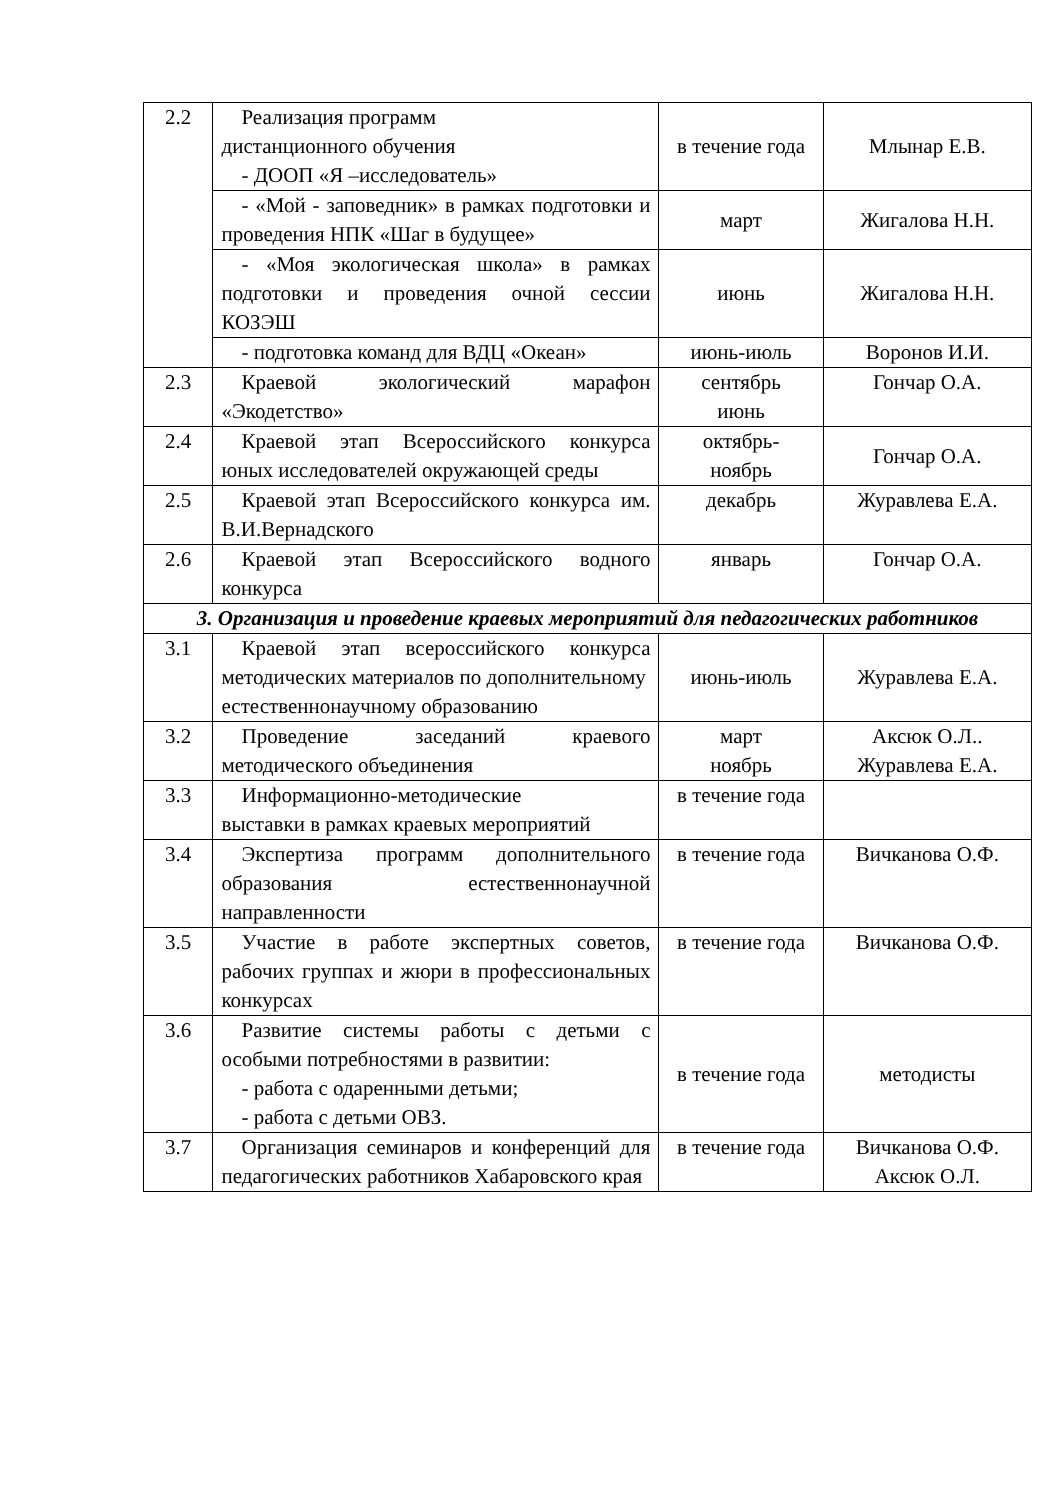| 2.2 | Реализация программ дистанционного обучения - ДООП «Я –исследователь» | в течение года | Млынар Е.В. |
| | - «Мой - заповедник» в рамках подготовки и проведения НПК «Шаг в будущее» | март | Жигалова Н.Н. |
| | - «Моя экологическая школа» в рамках подготовки и проведения очной сессии КОЗЭШ | июнь | Жигалова Н.Н. |
| | - подготовка команд для ВДЦ «Океан» | июнь-июль | Воронов И.И. |
| 2.3 | Краевой экологический марафон «Экодетство» | сентябрь июнь | Гончар О.А. |
| 2.4 | Краевой этап Всероссийского конкурса юных исследователей окружающей среды | октябрь- ноябрь | Гончар О.А. |
| 2.5 | Краевой этап Всероссийского конкурса им. В.И.Вернадского | декабрь | Журавлева Е.А. |
| 2.6 | Краевой этап Всероссийского водного конкурса | январь | Гончар О.А. |
| 3. Организация и проведение краевых мероприятий для педагогических работников | | | |
| 3.1 | Краевой этап всероссийского конкурса методических материалов по дополнительному естественнонаучному образованию | июнь-июль | Журавлева Е.А. |
| 3.2 | Проведение заседаний краевого методического объединения | март ноябрь | Аксюк О.Л.. Журавлева Е.А. |
| 3.3 | Информационно-методические выставки в рамках краевых мероприятий | в течение года | |
| 3.4 | Экспертиза программ дополнительного образования естественнонаучной направленности | в течение года | Вичканова О.Ф. |
| 3.5 | Участие в работе экспертных советов, рабочих группах и жюри в профессиональных конкурсах | в течение года | Вичканова О.Ф. |
| 3.6 | Развитие системы работы с детьми с особыми потребностями в развитии: - работа с одаренными детьми; - работа с детьми ОВЗ. | в течение года | методисты |
| 3.7 | Организация семинаров и конференций для педагогических работников Хабаровского края | в течение года | Вичканова О.Ф. Аксюк О.Л. |